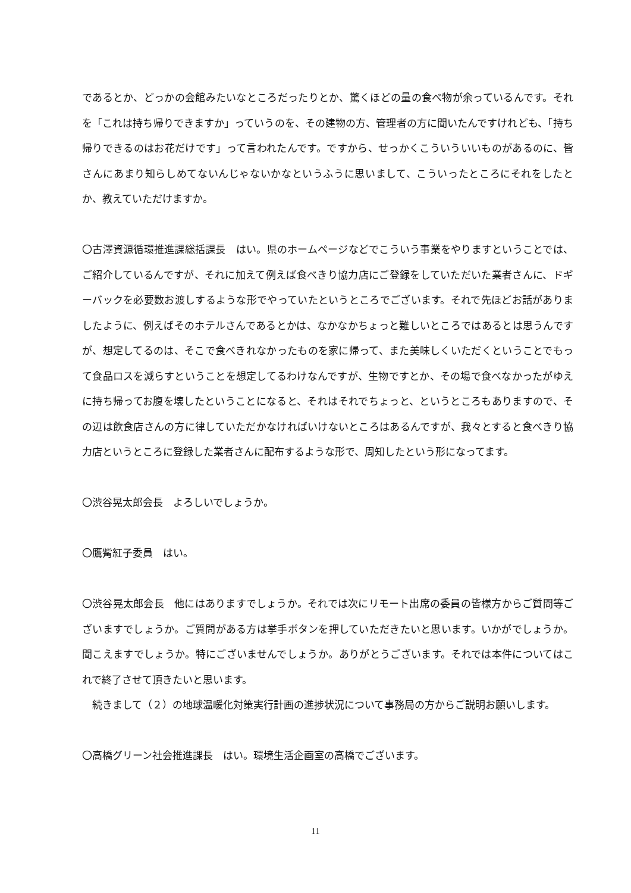であるとか、どっかの会館みたいなところだったりとか、驚くほどの量の食べ物が余っているんです。それを「これは持ち帰りできますか」っていうのを、その建物の方、管理者の方に聞いたんですけれども、「持ち帰りできるのはお花だけです」って言われたんです。ですから、せっかくこういういいものがあるのに、皆さんにあまり知らしめてないんじゃないかなというふうに思いまして、こういったところにそれをしたとか、教えていただけますか。
〇古澤資源循環推進課総括課長　はい。県のホームページなどでこういう事業をやりますということでは、ご紹介しているんですが、それに加えて例えば食べきり協力店にご登録をしていただいた業者さんに、ドギーバックを必要数お渡しするような形でやっていたというところでございます。それで先ほどお話がありましたように、例えばそのホテルさんであるとかは、なかなかちょっと難しいところではあるとは思うんですが、想定してるのは、そこで食べきれなかったものを家に帰って、また美味しくいただくということでもって食品ロスを減らすということを想定してるわけなんですが、生物ですとか、その場で食べなかったがゆえに持ち帰ってお腹を壊したということになると、それはそれでちょっと、というところもありますので、その辺は飲食店さんの方に律していただかなければいけないところはあるんですが、我々とすると食べきり協力店というところに登録した業者さんに配布するような形で、周知したという形になってます。
〇渋谷晃太郎会長　よろしいでしょうか。
〇鷹觜紅子委員　はい。
〇渋谷晃太郎会長　他にはありますでしょうか。それでは次にリモート出席の委員の皆様方からご質問等ございますでしょうか。ご質問がある方は挙手ボタンを押していただきたいと思います。いかがでしょうか。聞こえますでしょうか。特にございませんでしょうか。ありがとうございます。それでは本件についてはこれで終了させて頂きたいと思います。
　続きまして（２）の地球温暖化対策実行計画の進捗状況について事務局の方からご説明お願いします。
〇高橋グリーン社会推進課長　はい。環境生活企画室の高橋でございます。
11